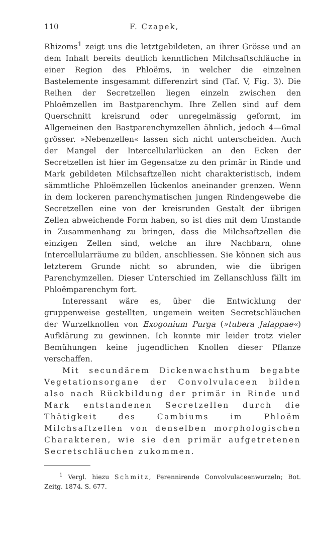110 F. Czapek,
Rhizoms<sup>1</sup> zeigt uns die letztgebildeten, an ihrer Grösse und an dem Inhalt bereits deutlich kenntlichen Milchsaftschläuche in einer Region des Phloëms, in welcher die einzelnen Bastelemente insgesammt differenzirt sind (Taf. V, Fig. 3). Die Reihen der Secretzellen liegen einzeln zwischen den Phloëmzellen im Bastparenchym. Ihre Zellen sind auf dem Querschnitt kreisrund oder unregelmässig geformt, im Allgemeinen den Bastparenchymzellen ähnlich, jedoch 4—6mal grösser. »Nebenzellen« lassen sich nicht unterscheiden. Auch der Mangel der Intercellularlücken an den Ecken der Secretzellen ist hier im Gegensatze zu den primär in Rinde und Mark gebildeten Milchsaftzellen nicht charakteristisch, indem sämmtliche Phloëmzellen lückenlos aneinander grenzen. Wenn in dem lockeren parenchymatischen jungen Rindengewebe die Secretzellen eine von der kreisrunden Gestalt der übrigen Zellen abweichende Form haben, so ist dies mit dem Umstande in Zusammenhang zu bringen, dass die Milchsaftzellen die einzigen Zellen sind, welche an ihre Nachbarn, ohne Intercellularräume zu bilden, anschliessen. Sie können sich aus letzterem Grunde nicht so abrunden, wie die übrigen Parenchymzellen. Dieser Unterschied im Zellanschluss fällt im Phloëmparenchym fort.
Interessant wäre es, über die Entwicklung der gruppenweise gestellten, ungemein weiten Secretschläuchen der Wurzelknollen von Exogonium Purga (»tubera Jalappae«) Aufklärung zu gewinnen. Ich konnte mir leider trotz vieler Bemühungen keine jugendlichen Knollen dieser Pflanze verschaffen.
Mit secundärem Dickenwachsthum begabte Vegetationsorgane der Convolvulaceen bilden also nach Rückbildung der primär in Rinde und Mark entstandenen Secretzellen durch die Thätigkeit des Cambiums im Phloëm Milchsaftzellen von denselben morphologischen Charakteren, wie sie den primär aufgetretenen Secretschläuchen zukommen.
<sup>1</sup> Vergl. hiezu Schmitz, Perennirende Convolvulaceenwurzeln; Bot. Zeitg. 1874. S. 677.